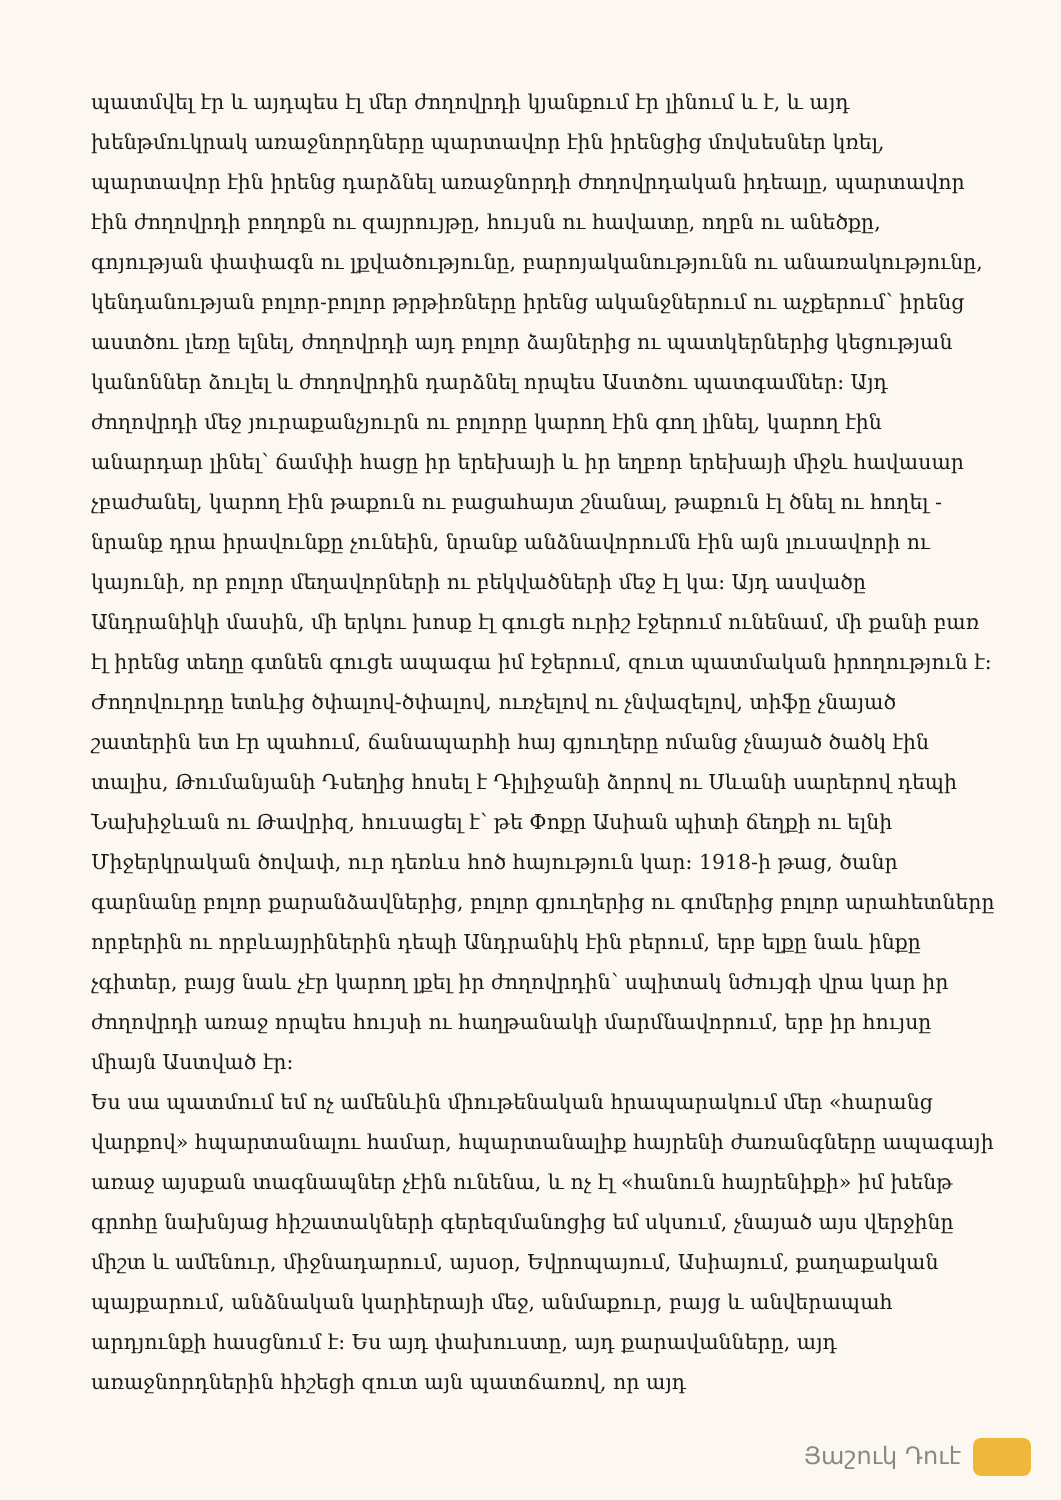պատմվել էր և այդպես էլ մեր ժողովրդի կյանքում էր լինում և է, և այդ խենթմուկրակ առաջնորդները պարտավոր էին իրենցից մովսեսներ կռել, պարտավոր էին իրենց դարձնել առաջնորդի ժողովրդական իդեալը, պարտավոր էին ժողովրդի բողոքն ու զայրույթը, հույսն ու հավատը, ողբն ու անեծքը, գոյության փափագն ու լքվածությունը, բարոյականությունն ու անառակությունը, կենդանության բոլոր-բոլոր թրթիռները իրենց ականջներում ու աչքերում՝ իրենց աստծու լեռը ելնել, ժողովրդի այդ բոլոր ձայներից ու պատկերներից կեցության կանոններ ձուլել և ժողովրդին դարձնել որպես Աստծու պատգամներ: Այդ ժողովրդի մեջ յուրաքանչյուրն ու բոլորը կարող էին գող լինել, կարող էին անարդար լինել՝ ճամփի հացը իր երեխայի և իր եղբոր երեխայի միջև հավասար չբաժանել, կարող էին թաքուն ու բացահայտ շնանալ, թաքուն էլ ծնել ու հողել - նրանք դրա իրավունքը չունեին, նրանք անձնավորումն էին այն լուսավորի ու կայունի, որ բոլոր մեղավորների ու բեկվածների մեջ էլ կա: Այդ ասվածը Անդրանիկի մասին, մի երկու խոսք էլ գուցե ուրիշ էջերում ունենամ, մի քանի բառ էլ իրենց տեղը գտնեն գուցե ապագա իմ էջերում, զուտ պատմական իրողություն է: Ժողովուրդը ետևից ծփալով-ծփալով, ուռչելով ու չնվազելով, տիֆը չնայած շատերին ետ էր պահում, ճանապարհի հայ գյուղերը ոմանց չնայած ծածկ էին տալիս, Թումանյանի Դսեղից հոսել է Դիլիջանի ձորով ու Սևանի սարերով դեպի Նախիջևան ու Թավրիզ, հուսացել է՝ թե Փոքր Ասիան պիտի ճեղքի ու ելնի Միջերկրական ծովափ, ուր դեռևս հոծ հայություն կար: 1918-ի թաց, ծանր գարնանը բոլոր քարանձավներից, բոլոր գյուղերից ու գոմերից բոլոր արահետները որբերին ու որբևայրիներին դեպի Անդրանիկ էին բերում, երբ ելքը նաև ինքը չգիտեր, բայց նաև չէր կարող լքել իր ժողովրդին՝ սպիտակ նժույգի վրա կար իր ժողովրդի առաջ որպես հույսի ու հաղթանակի մարմնավորում, երբ իր հույսը միայն Աստված էր:
Ես սա պատմում եմ ոչ ամենևին միութենական հրապարակում մեր «հարանց վարքով» հպարտանալու համար, հպարտանալիք հայրենի ժառանգները ապագայի առաջ այսքան տագնապներ չէին ունենա, և ոչ էլ «հանուն հայրենիքի» իմ խենթ գրոհը նախնյաց հիշատակների գերեզմանոցից եմ սկսում, չնայած այս վերջինը միշտ և ամենուր, միջնադարում, այսօր, Եվրոպայում, Ասիայում, քաղաքական պայքարում, անձնական կարիերայի մեջ, անմաքուր, բայց և անվերապահ արդյունքի հասցնում է: Ես այդ փախուստը, այդ քարավանները, այդ առաջնորդներին հիշեցի զուտ այն պատճառով, որ այդ
Յաշուկ Դուէ